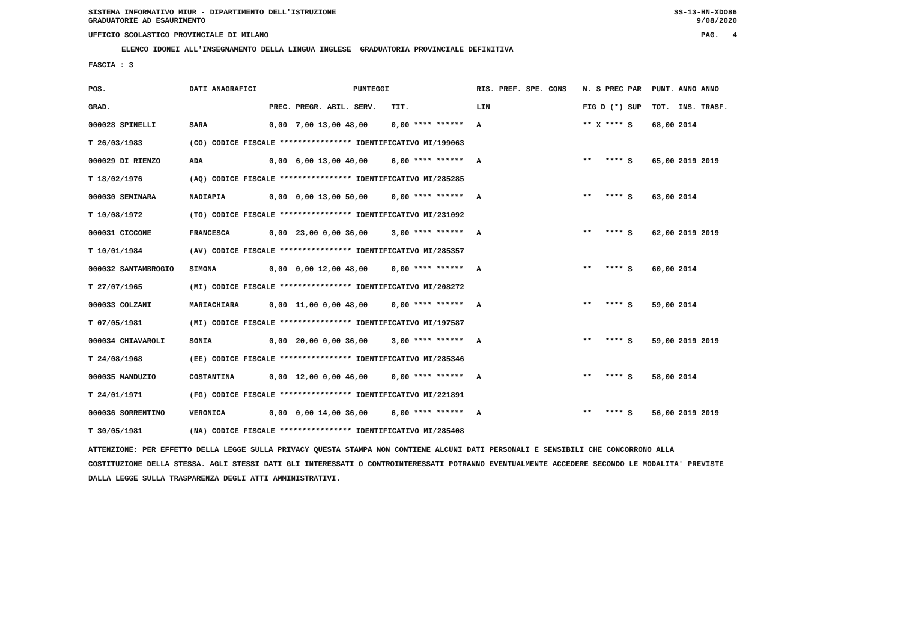SISTEMA INFORMATIVO MIUR - DIPARTIMENTO DELL'ISTRUZIONE SS-13-HN-XDO86
GRADUATORIE AD ESAURIMENTO 9/08/2020
UFFICIO SCOLASTICO PROVINCIALE DI MILANO PAG. 4
ELENCO IDONEI ALL'INSEGNAMENTO DELLA LINGUA INGLESE GRADUATORIA PROVINCIALE DEFINITIVA
FASCIA : 3
| POS. | DATI ANAGRAFICI | | PUNTEGGI | | | | RIS. PREF. SPE. CONS | | N. S PREC PAR | PUNT. | ANNO ANNO |
| --- | --- | --- | --- | --- | --- | --- | --- | --- | --- | --- | --- |
| GRAD. | | | PREC. | PREGR. ABIL. SERV. | TIT. | | | LIN | FIG D (*) SUP | TOT. | INS. TRASF. |
| 000028 SPINELLI | | SARA | 0,00 | 7,00 13,00 48,00 | 0,00 **** ****** | | | A | ** X **** S | 68,00 | 2014 |
| T 26/03/1983 | (CO) CODICE FISCALE **************** IDENTIFICATIVO MI/199063 | | | | | | | | | | |
| 000029 DI RIENZO | | ADA | 0,00 | 6,00 13,00 40,00 | 6,00 **** ****** | | | A | ** **** S | 65,00 | 2019 2019 |
| T 18/02/1976 | (AQ) CODICE FISCALE **************** IDENTIFICATIVO MI/285285 | | | | | | | | | | |
| 000030 SEMINARA | | NADIAPIA | 0,00 | 0,00 13,00 50,00 | 0,00 **** ****** | | | A | ** **** S | 63,00 | 2014 |
| T 10/08/1972 | (TO) CODICE FISCALE **************** IDENTIFICATIVO MI/231092 | | | | | | | | | | |
| 000031 CICCONE | | FRANCESCA | 0,00 | 23,00 0,00 36,00 | 3,00 **** ****** | | | A | ** **** S | 62,00 | 2019 2019 |
| T 10/01/1984 | (AV) CODICE FISCALE **************** IDENTIFICATIVO MI/285357 | | | | | | | | | | |
| 000032 SANTAMBROGIO | | SIMONA | 0,00 | 0,00 12,00 48,00 | 0,00 **** ****** | | | A | ** **** S | 60,00 | 2014 |
| T 27/07/1965 | (MI) CODICE FISCALE **************** IDENTIFICATIVO MI/208272 | | | | | | | | | | |
| 000033 COLZANI | | MARIACHIARA | 0,00 | 11,00 0,00 48,00 | 0,00 **** ****** | | | A | ** **** S | 59,00 | 2014 |
| T 07/05/1981 | (MI) CODICE FISCALE **************** IDENTIFICATIVO MI/197587 | | | | | | | | | | |
| 000034 CHIAVAROLI | | SONIA | 0,00 | 20,00 0,00 36,00 | 3,00 **** ****** | | | A | ** **** S | 59,00 | 2019 2019 |
| T 24/08/1968 | (EE) CODICE FISCALE **************** IDENTIFICATIVO MI/285346 | | | | | | | | | | |
| 000035 MANDUZIO | | COSTANTINA | 0,00 | 12,00 0,00 46,00 | 0,00 **** ****** | | | A | ** **** S | 58,00 | 2014 |
| T 24/01/1971 | (FG) CODICE FISCALE **************** IDENTIFICATIVO MI/221891 | | | | | | | | | | |
| 000036 SORRENTINO | | VERONICA | 0,00 | 0,00 14,00 36,00 | 6,00 **** ****** | | | A | ** **** S | 56,00 | 2019 2019 |
| T 30/05/1981 | (NA) CODICE FISCALE **************** IDENTIFICATIVO MI/285408 | | | | | | | | | | |
ATTENZIONE: PER EFFETTO DELLA LEGGE SULLA PRIVACY QUESTA STAMPA NON CONTIENE ALCUNI DATI PERSONALI E SENSIBILI CHE CONCORRONO ALLA COSTITUZIONE DELLA STESSA. AGLI STESSI DATI GLI INTERESSATI O CONTROINTERESSATI POTRANNO EVENTUALMENTE ACCEDERE SECONDO LE MODALITA' PREVISTE DALLA LEGGE SULLA TRASPARENZA DEGLI ATTI AMMINISTRATIVI.